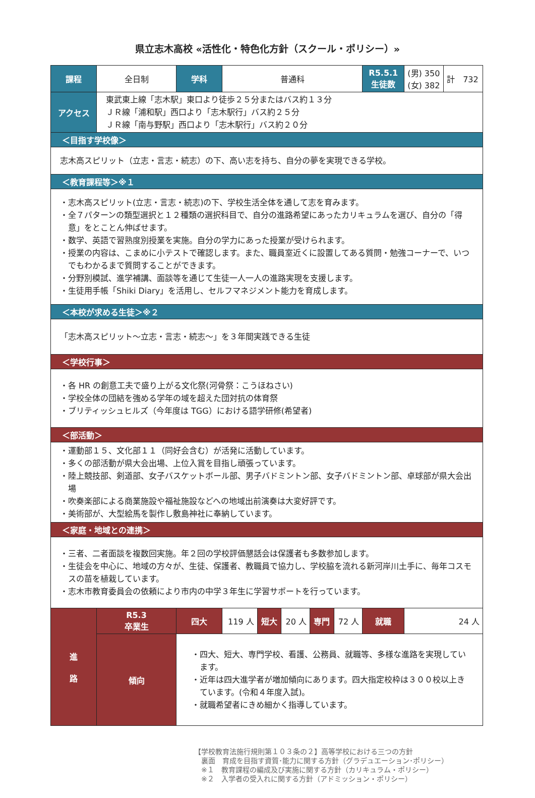県立志木高校 «活性化・特色化方針（スクール・ポリシー）»
| 課程 | 全日制 | 学科 | 普通科 | | | | | R5.5.1 生徒数 | (男) 350 (女) 382 | 計 732 |
| アクセス | 東武東上線「志木駅」東口より徒歩２５分またはバス約１３分 ＪＲ線「浦和駅」西口より「志木駅行」バス約２５分 ＪＲ線「南与野駅」西口より「志木駅行」バス約２０分 | | | | | | | | | |
| ＜目指す学校像＞ | | | | | | | | | | |
| 志木高スピリット（立志・言志・続志）の下、高い志を持ち、自分の夢を実現できる学校。 | | | | | | | | | | |
| ＜教育課程等＞※１ | | | | | | | | | | |
| ・志木高スピリット(立志・言志・続志)の下、学校生活全体を通して志を育みます。 ・全７パターンの類型選択と１２種類の選択科目で、自分の進路希望にあったカリキュラムを選び、自分の「得意」をとことん伸ばせます。 ・数学、英語で習熟度別授業を実施。自分の学力にあった授業が受けられます。 ・授業の内容は、こまめに小テストで確認します。また、職員室近くに設置してある質問・勉強コーナーで、いつでもわかるまで質問することができます。 ・分野別模試、進学補講、面談等を通じて生徒一人一人の進路実現を支援します。 ・生徒用手帳「Shiki Diary」を活用し、セルフマネジメント能力を育成します。 | | | | | | | | | | |
| ＜本校が求める生徒＞※２ | | | | | | | | | | |
| 「志木高スピリット～立志・言志・続志～」を３年間実践できる生徒 | | | | | | | | | | |
| ＜学校行事＞ | | | | | | | | | | |
| ・各 HR の創意工夫で盛り上がる文化祭(河骨祭：こうほねさい) ・学校全体の団結を強める学年の域を超えた団対抗の体育祭 ・ブリティッシュヒルズ（今年度は TGG）における語学研修(希望者) | | | | | | | | | | |
| ＜部活動＞ | | | | | | | | | | |
| ・運動部１５、文化部１１（同好会含む）が活発に活動しています。 ・多くの部活動が県大会出場、上位入賞を目指し頑張っています。 ・陸上競技部、剣道部、女子バスケットボール部、男子バドミントン部、女子バドミントン部、卓球部が県大会出場 ・吹奏楽部による商業施設や福祉施設などへの地域出前演奏は大変好評です。 ・美術部が、大型絵馬を製作し敷島神社に奉納しています。 | | | | | | | | | | |
| ＜家庭・地域との連携＞ | | | | | | | | | | |
| ・三者、二者面談を複数回実施。年２回の学校評価懇話会は保護者も多数参加します。 ・生徒会を中心に、地域の方々が、生徒、保護者、教職員で協力し、学校脇を流れる新河岸川土手に、毎年コスモスの苗を植栽しています。 ・志木市教育委員会の依頼により市内の中学３年生に学習サポートを行っています。 | | | | | | | | | | |
| 進 路 | R5.3 卒業生 | 四大 | 119 人 | 短大 | 20 人 | 専門 | 72 人 | 就職 | 24 人 | |
| | 傾向 | ・四大、短大、専門学校、看護、公務員、就職等、多様な進路を実現しています。 ・近年は四大進学者が増加傾向にあります。四大指定校枠は３００校以上きています。(令和４年度入試)。 ・就職希望者にきめ細かく指導しています。 | | | | | | | | |
【学校教育法施行規則第１０３条の２】高等学校における三つの方針
　裏面　育成を目指す資質･能力に関する方針（グラデュエーション･ポリシー）
　※１　教育課程の編成及び実施に関する方針（カリキュラム・ポリシー）
　※２　入学者の受入れに関する方針（アドミッション・ポリシー）